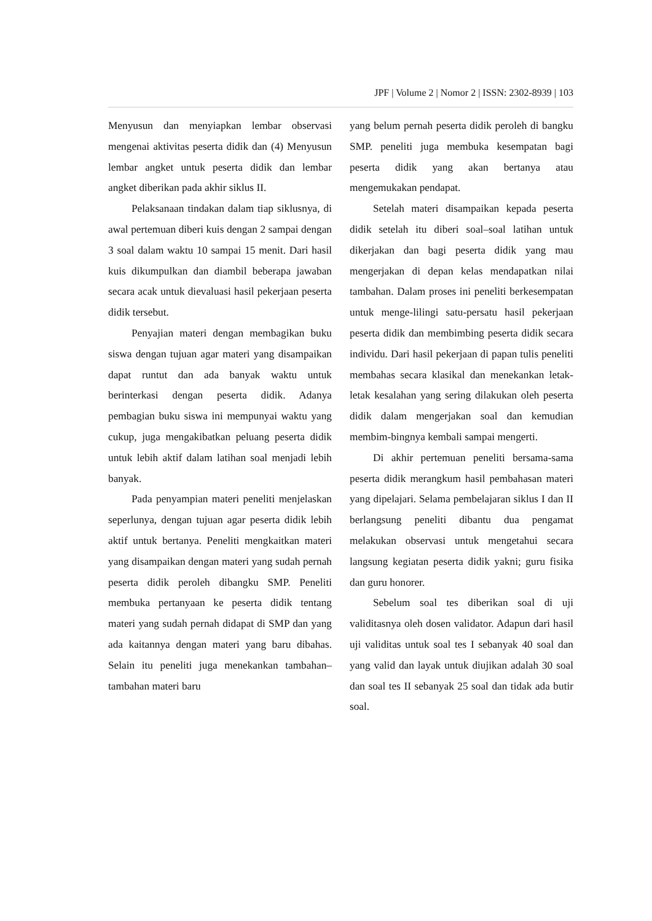JPF | Volume 2 | Nomor 2 | ISSN: 2302-8939 | 103
Menyusun dan menyiapkan lembar observasi mengenai aktivitas peserta didik dan (4) Menyusun lembar angket untuk peserta didik dan lembar angket diberikan pada akhir siklus II.
Pelaksanaan tindakan dalam tiap siklusnya, di awal pertemuan diberi kuis dengan 2 sampai dengan 3 soal dalam waktu 10 sampai 15 menit. Dari hasil kuis dikumpulkan dan diambil beberapa jawaban secara acak untuk dievaluasi hasil pekerjaan peserta didik tersebut.
Penyajian materi dengan membagikan buku siswa dengan tujuan agar materi yang disampaikan dapat runtut dan ada banyak waktu untuk berinterkasi dengan peserta didik. Adanya pembagian buku siswa ini mempunyai waktu yang cukup, juga mengakibatkan peluang peserta didik untuk lebih aktif dalam latihan soal menjadi lebih banyak.
Pada penyampian materi peneliti menjelaskan seperlunya, dengan tujuan agar peserta didik lebih aktif untuk bertanya. Peneliti mengkaitkan materi yang disampaikan dengan materi yang sudah pernah peserta didik peroleh dibangku SMP. Peneliti membuka pertanyaan ke peserta didik tentang materi yang sudah pernah didapat di SMP dan yang ada kaitannya dengan materi yang baru dibahas. Selain itu peneliti juga menekankan tambahan–tambahan materi baru
yang belum pernah peserta didik peroleh di bangku SMP. peneliti juga membuka kesempatan bagi peserta didik yang akan bertanya atau mengemukakan pendapat.
Setelah materi disampaikan kepada peserta didik setelah itu diberi soal–soal latihan untuk dikerjakan dan bagi peserta didik yang mau mengerjakan di depan kelas mendapatkan nilai tambahan. Dalam proses ini peneliti berkesempatan untuk menge-lilingi satu-persatu hasil pekerjaan peserta didik dan membimbing peserta didik secara individu. Dari hasil pekerjaan di papan tulis peneliti membahas secara klasikal dan menekankan letak-letak kesalahan yang sering dilakukan oleh peserta didik dalam mengerjakan soal dan kemudian membim-bingnya kembali sampai mengerti.
Di akhir pertemuan peneliti bersama-sama peserta didik merangkum hasil pembahasan materi yang dipelajari. Selama pembelajaran siklus I dan II berlangsung peneliti dibantu dua pengamat melakukan observasi untuk mengetahui secara langsung kegiatan peserta didik yakni; guru fisika dan guru honorer.
Sebelum soal tes diberikan soal di uji validitasnya oleh dosen validator. Adapun dari hasil uji validitas untuk soal tes I sebanyak 40 soal dan yang valid dan layak untuk diujikan adalah 30 soal dan soal tes II sebanyak 25 soal dan tidak ada butir soal.